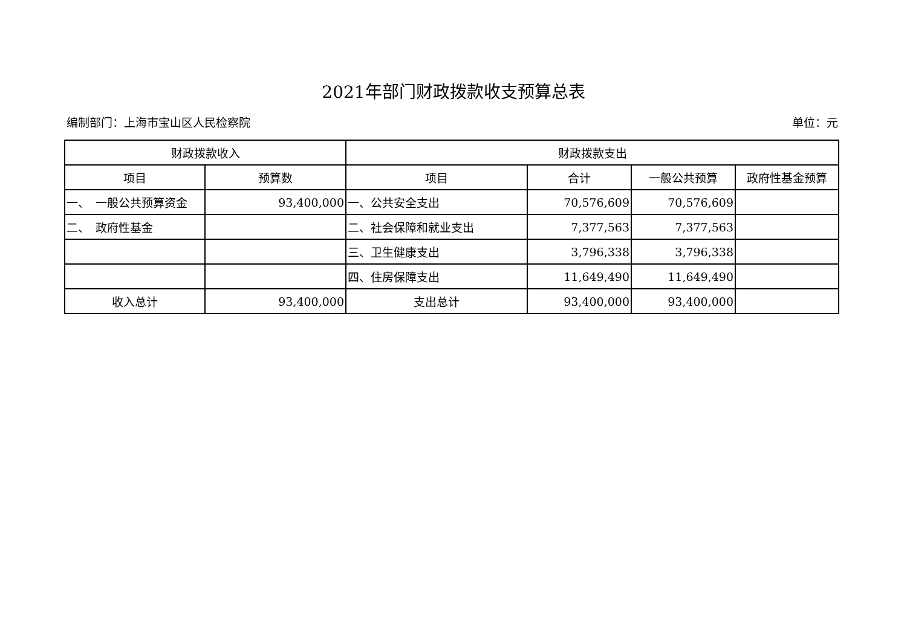2021年部门财政拨款收支预算总表
编制部门：上海市宝山区人民检察院 单位：元
| 财政拨款收入 | | 财政拨款支出 | | | |
| --- | --- | --- | --- | --- | --- |
| 项目 | 预算数 | 项目 | 合计 | 一般公共预算 | 政府性基金预算 |
| 一、 一般公共预算资金 | 93,400,000 | 一、公共安全支出 | 70,576,609 | 70,576,609 | |
| 二、 政府性基金 | | 二、社会保障和就业支出 | 7,377,563 | 7,377,563 | |
| | | 三、卫生健康支出 | 3,796,338 | 3,796,338 | |
| | | 四、住房保障支出 | 11,649,490 | 11,649,490 | |
| 收入总计 | 93,400,000 | 支出总计 | 93,400,000 | 93,400,000 | |